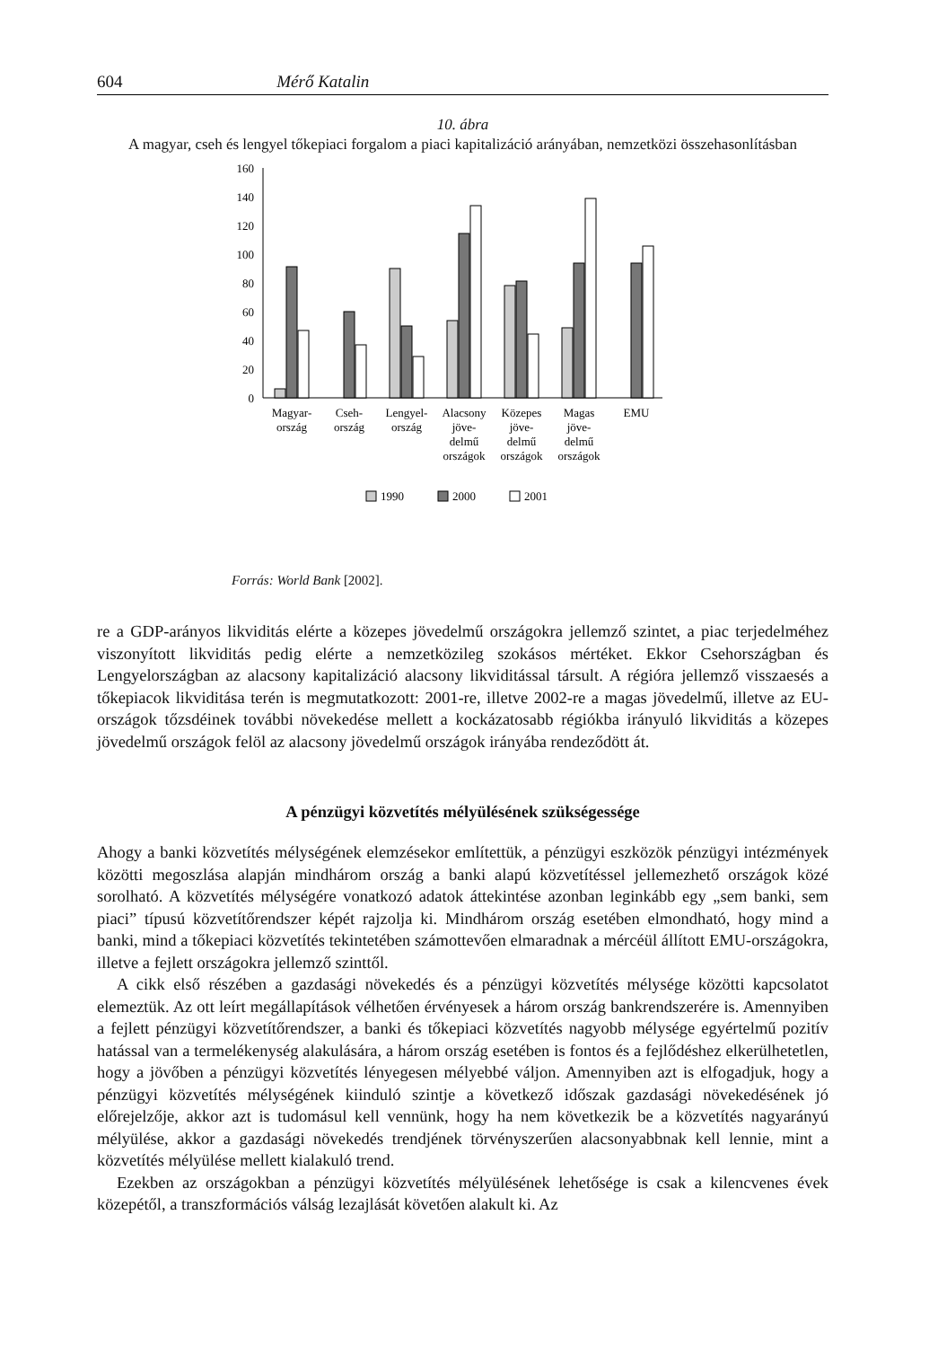604 Mérő Katalin
10. ábra
A magyar, cseh és lengyel tőkepiaci forgalom a piaci kapitalizáció arányában, nemzetközi összehasonlításban
160
140
120
100
80
60
40
20
0
Magyar-
ország
Cseh-
ország
Lengyel-
ország
Alacsony
jöve-
delmű
országok
Közepes
jöve-
delmű
országok
Magas
jöve-
delmű
országok
EMU
1990
2000
2001
Forrás: World Bank [2002].
re a GDP-arányos likviditás elérte a közepes jövedelmű országokra jellemző szintet, a piac terjedelméhez viszonyított likviditás pedig elérte a nemzetközileg szokásos mértéket. Ekkor Csehországban és Lengyelországban az alacsony kapitalizáció alacsony likviditással társult. A régióra jellemző visszaesés a tőkepiacok likviditása terén is megmutatkozott: 2001-re, illetve 2002-re a magas jövedelmű, illetve az EU-országok tőzsdéinek további növekedése mellett a kockázatosabb régiókba irányuló likviditás a közepes jövedelmű országok felöl az alacsony jövedelmű országok irányába rendeződött át.
A pénzügyi közvetítés mélyülésének szükségessége
Ahogy a banki közvetítés mélységének elemzésekor említettük, a pénzügyi eszközök pénzügyi intézmények közötti megoszlása alapján mindhárom ország a banki alapú közvetítéssel jellemezhető országok közé sorolható. A közvetítés mélységére vonatkozó adatok áttekintése azonban leginkább egy „sem banki, sem piaci” típusú közvetítőrendszer képét rajzolja ki. Mindhárom ország esetében elmondható, hogy mind a banki, mind a tőkepiaci közvetítés tekintetében számottevően elmaradnak a mércéül állított EMU-országokra, illetve a fejlett országokra jellemző szinttől.
A cikk első részében a gazdasági növekedés és a pénzügyi közvetítés mélysége közötti kapcsolatot elemeztük. Az ott leírt megállapítások vélhetően érvényesek a három ország bankrendszerére is. Amennyiben a fejlett pénzügyi közvetítőrendszer, a banki és tőkepiaci közvetítés nagyobb mélysége egyértelmű pozitív hatással van a termelékenység alakulására, a három ország esetében is fontos és a fejlődéshez elkerülhetetlen, hogy a jövőben a pénzügyi közvetítés lényegesen mélyebbé váljon. Amennyiben azt is elfogadjuk, hogy a pénzügyi közvetítés mélységének kiinduló szintje a következő időszak gazdasági növekedésének jó előrejelzője, akkor azt is tudomásul kell vennünk, hogy ha nem következik be a közvetítés nagyarányú mélyülése, akkor a gazdasági növekedés trendjének törvényszerűen alacsonyabbnak kell lennie, mint a közvetítés mélyülése mellett kialakuló trend.
Ezekben az országokban a pénzügyi közvetítés mélyülésének lehetősége is csak a kilencvenes évek közepétől, a transzformációs válság lezajlását követően alakult ki. Az